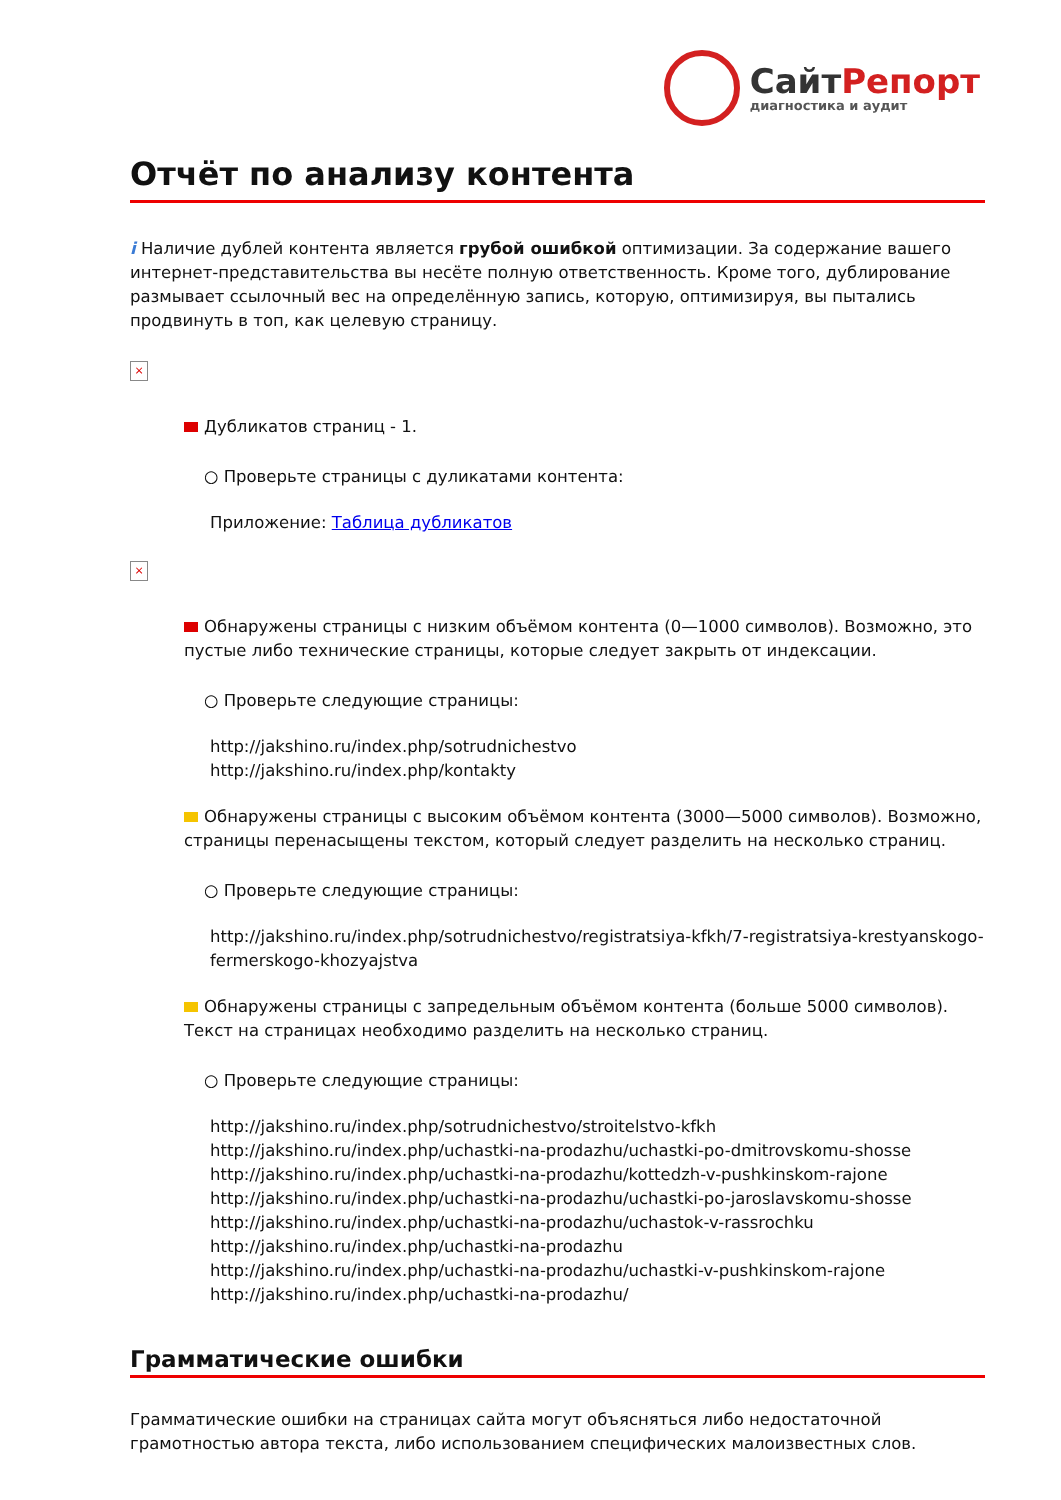СайтРепорт
диагностика и аудит
Отчёт по анализу контента
i Наличие дублей контента является грубой ошибкой оптимизации. За содержание вашего интернет-представительства вы несёте полную ответственность. Кроме того, дублирование размывает ссылочный вес на определённую запись, которую, оптимизируя, вы пытались продвинуть в топ, как целевую страницу.
×
Дубликатов страниц - 1.
○ Проверьте страницы с дуликатами контента:
Приложение: Таблица дубликатов
×
Обнаружены страницы с низким объёмом контента (0—1000 символов). Возможно, это пустые либо технические страницы, которые следует закрыть от индексации.
○ Проверьте следующие страницы:
http://jakshino.ru/index.php/sotrudnichestvo
http://jakshino.ru/index.php/kontakty
Обнаружены страницы с высоким объёмом контента (3000—5000 символов). Возможно, страницы перенасыщены текстом, который следует разделить на несколько страниц.
○ Проверьте следующие страницы:
http://jakshino.ru/index.php/sotrudnichestvo/registratsiya-kfkh/7-registratsiya-krestyanskogo-fermerskogo-khozyajstva
Обнаружены страницы с запредельным объёмом контента (больше 5000 символов). Текст на страницах необходимо разделить на несколько страниц.
○ Проверьте следующие страницы:
http://jakshino.ru/index.php/sotrudnichestvo/stroitelstvo-kfkh
http://jakshino.ru/index.php/uchastki-na-prodazhu/uchastki-po-dmitrovskomu-shosse
http://jakshino.ru/index.php/uchastki-na-prodazhu/kottedzh-v-pushkinskom-rajone
http://jakshino.ru/index.php/uchastki-na-prodazhu/uchastki-po-jaroslavskomu-shosse
http://jakshino.ru/index.php/uchastki-na-prodazhu/uchastok-v-rassrochku
http://jakshino.ru/index.php/uchastki-na-prodazhu
http://jakshino.ru/index.php/uchastki-na-prodazhu/uchastki-v-pushkinskom-rajone
http://jakshino.ru/index.php/uchastki-na-prodazhu/
Грамматические ошибки
Грамматические ошибки на страницах сайта могут объясняться либо недостаточной грамотностью автора текста, либо использованием специфических малоизвестных слов.